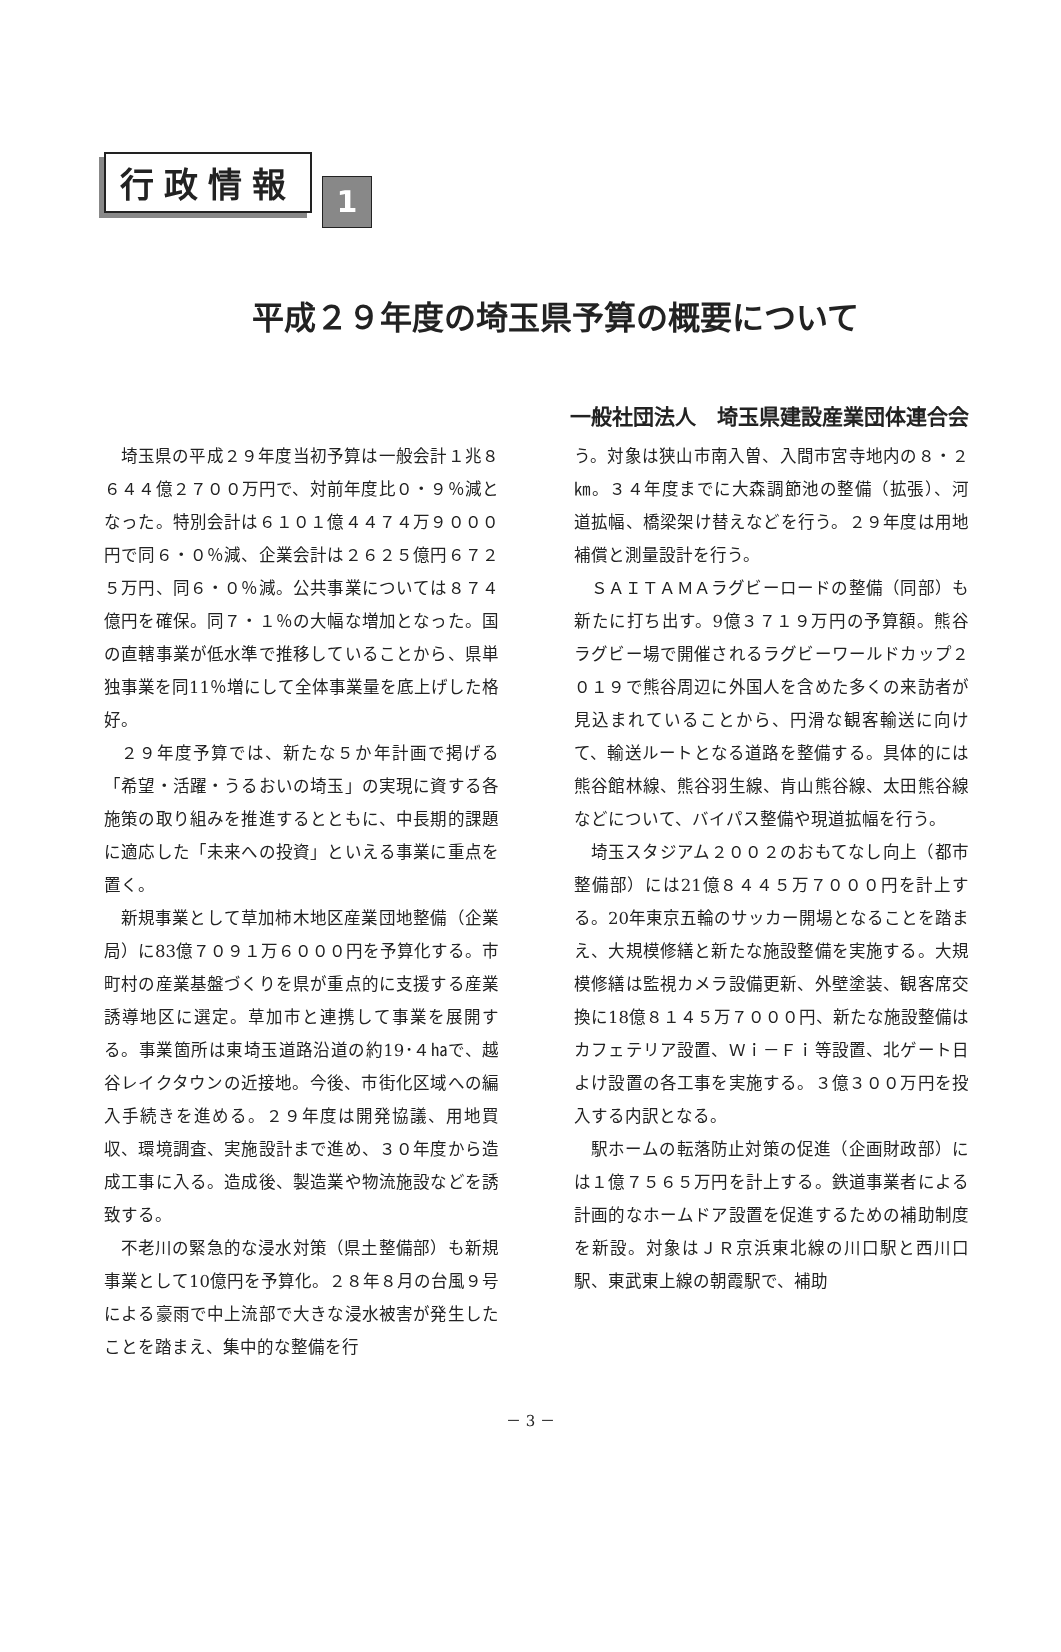行政情報
1
平成２９年度の埼玉県予算の概要について
一般社団法人　埼玉県建設産業団体連合会
埼玉県の平成２９年度当初予算は一般会計１兆８６４４億２７００万円で、対前年度比０・９％減となった。特別会計は６１０１億４４７４万９０００円で同６・０％減、企業会計は２６２５億円６７２５万円、同６・０％減。公共事業については８７４億円を確保。同７・１％の大幅な増加となった。国の直轄事業が低水準で推移していることから、県単独事業を同11％増にして全体事業量を底上げした格好。
２９年度予算では、新たな５か年計画で掲げる「希望・活躍・うるおいの埼玉」の実現に資する各施策の取り組みを推進するとともに、中長期的課題に適応した「未来への投資」といえる事業に重点を置く。
新規事業として草加柿木地区産業団地整備（企業局）に83億７０９１万６０００円を予算化する。市町村の産業基盤づくりを県が重点的に支援する産業誘導地区に選定。草加市と連携して事業を展開する。事業箇所は東埼玉道路沿道の約19･４㏊で、越谷レイクタウンの近接地。今後、市街化区域への編入手続きを進める。２９年度は開発協議、用地買収、環境調査、実施設計まで進め、３０年度から造成工事に入る。造成後、製造業や物流施設などを誘致する。
不老川の緊急的な浸水対策（県土整備部）も新規事業として10億円を予算化。２８年８月の台風９号による豪雨で中上流部で大きな浸水被害が発生したことを踏まえ、集中的な整備を行
う。対象は狭山市南入曽、入間市宮寺地内の８・２㎞。３４年度までに大森調節池の整備（拡張）、河道拡幅、橋梁架け替えなどを行う。２９年度は用地補償と測量設計を行う。
ＳＡＩＴＡＭＡラグビーロードの整備（同部）も新たに打ち出す。9億３７１９万円の予算額。熊谷ラグビー場で開催されるラグビーワールドカップ２０１９で熊谷周辺に外国人を含めた多くの来訪者が見込まれていることから、円滑な観客輸送に向けて、輸送ルートとなる道路を整備する。具体的には熊谷館林線、熊谷羽生線、肯山熊谷線、太田熊谷線などについて、バイパス整備や現道拡幅を行う。
埼玉スタジアム２００２のおもてなし向上（都市整備部）には21億８４４５万７０００円を計上する。20年東京五輪のサッカー開場となることを踏まえ、大規模修繕と新たな施設整備を実施する。大規模修繕は監視カメラ設備更新、外壁塗装、観客席交換に18億８１４５万７０００円、新たな施設整備はカフェテリア設置、Ｗｉ－Ｆｉ等設置、北ゲート日よけ設置の各工事を実施する。３億３００万円を投入する内訳となる。
駅ホームの転落防止対策の促進（企画財政部）には１億７５６５万円を計上する。鉄道事業者による計画的なホームドア設置を促進するための補助制度を新設。対象はＪＲ京浜東北線の川口駅と西川口駅、東武東上線の朝霞駅で、補助
－ 3 －